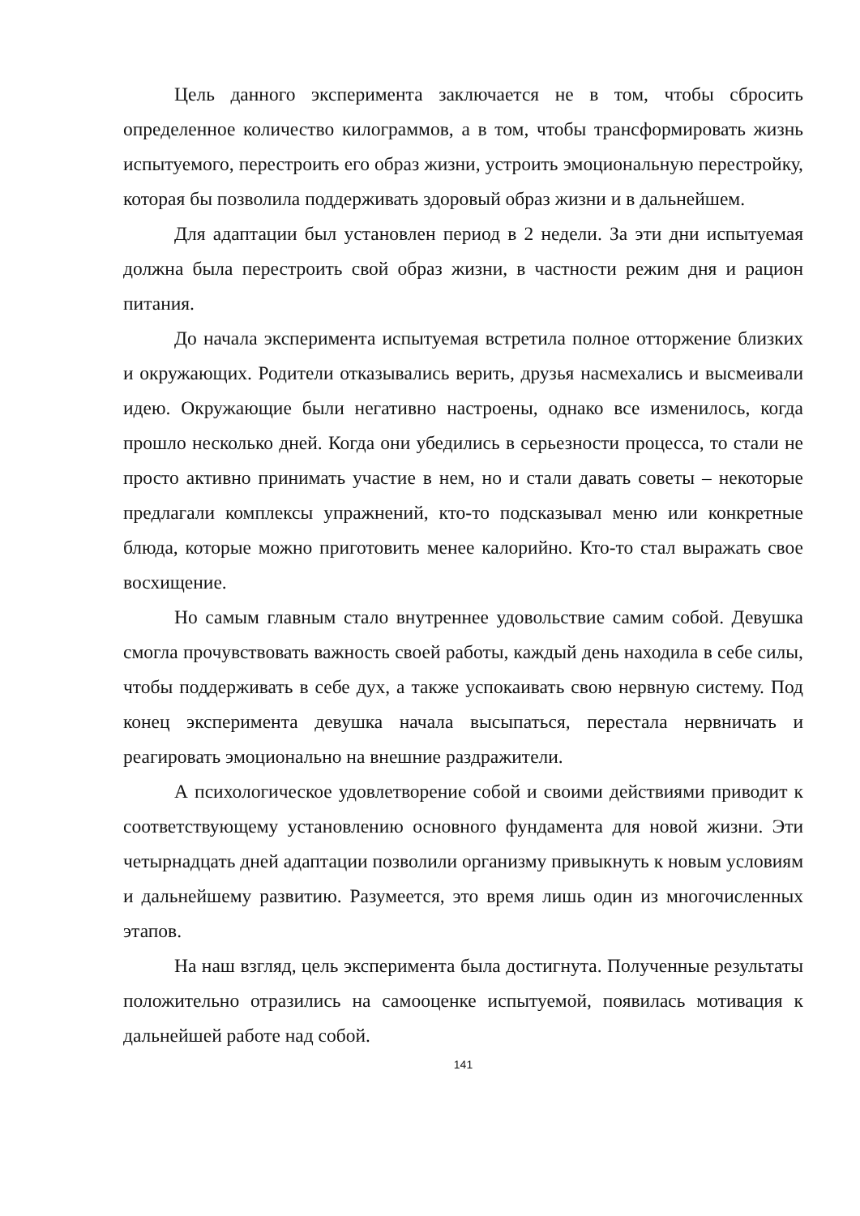Цель данного эксперимента заключается не в том, чтобы сбросить определенное количество килограммов, а в том, чтобы трансформировать жизнь испытуемого, перестроить его образ жизни, устроить эмоциональную перестройку, которая бы позволила поддерживать здоровый образ жизни и в дальнейшем.
Для адаптации был установлен период в 2 недели. За эти дни испытуемая должна была перестроить свой образ жизни, в частности режим дня и рацион питания.
До начала эксперимента испытуемая встретила полное отторжение близких и окружающих. Родители отказывались верить, друзья насмехались и высмеивали идею. Окружающие были негативно настроены, однако все изменилось, когда прошло несколько дней. Когда они убедились в серьезности процесса, то стали не просто активно принимать участие в нем, но и стали давать советы – некоторые предлагали комплексы упражнений, кто-то подсказывал меню или конкретные блюда, которые можно приготовить менее калорийно. Кто-то стал выражать свое восхищение.
Но самым главным стало внутреннее удовольствие самим собой. Девушка смогла прочувствовать важность своей работы, каждый день находила в себе силы, чтобы поддерживать в себе дух, а также успокаивать свою нервную систему. Под конец эксперимента девушка начала высыпаться, перестала нервничать и реагировать эмоционально на внешние раздражители.
А психологическое удовлетворение собой и своими действиями приводит к соответствующему установлению основного фундамента для новой жизни. Эти четырнадцать дней адаптации позволили организму привыкнуть к новым условиям и дальнейшему развитию. Разумеется, это время лишь один из многочисленных этапов.
На наш взгляд, цель эксперимента была достигнута. Полученные результаты положительно отразились на самооценке испытуемой, появилась мотивация к дальнейшей работе над собой.
141